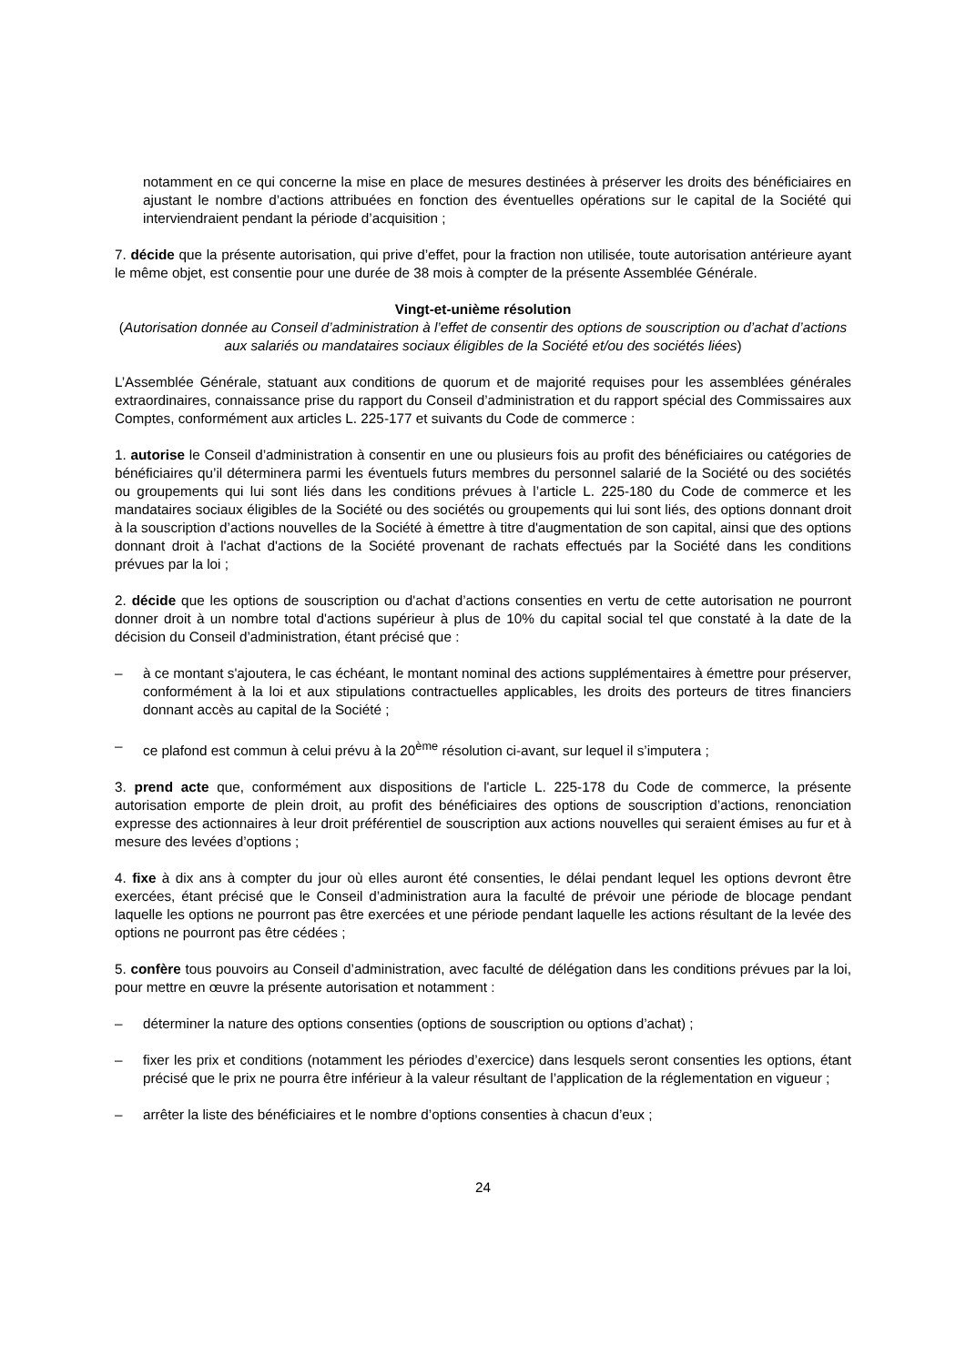notamment en ce qui concerne la mise en place de mesures destinées à préserver les droits des bénéficiaires en ajustant le nombre d’actions attribuées en fonction des éventuelles opérations sur le capital de la Société qui interviendraient pendant la période d’acquisition ;
7. décide que la présente autorisation, qui prive d’effet, pour la fraction non utilisée, toute autorisation antérieure ayant le même objet, est consentie pour une durée de 38 mois à compter de la présente Assemblée Générale.
Vingt-et-unième résolution
(Autorisation donnée au Conseil d’administration à l’effet de consentir des options de souscription ou d’achat d’actions aux salariés ou mandataires sociaux éligibles de la Société et/ou des sociétés liées)
L’Assemblée Générale, statuant aux conditions de quorum et de majorité requises pour les assemblées générales extraordinaires, connaissance prise du rapport du Conseil d’administration et du rapport spécial des Commissaires aux Comptes, conformément aux articles L. 225-177 et suivants du Code de commerce :
1. autorise le Conseil d’administration à consentir en une ou plusieurs fois au profit des bénéficiaires ou catégories de bénéficiaires qu’il déterminera parmi les éventuels futurs membres du personnel salarié de la Société ou des sociétés ou groupements qui lui sont liés dans les conditions prévues à l’article L. 225-180 du Code de commerce et les mandataires sociaux éligibles de la Société ou des sociétés ou groupements qui lui sont liés, des options donnant droit à la souscription d’actions nouvelles de la Société à émettre à titre d'augmentation de son capital, ainsi que des options donnant droit à l'achat d'actions de la Société provenant de rachats effectués par la Société dans les conditions prévues par la loi ;
2. décide que les options de souscription ou d'achat d’actions consenties en vertu de cette autorisation ne pourront donner droit à un nombre total d'actions supérieur à plus de 10% du capital social tel que constaté à la date de la décision du Conseil d’administration, étant précisé que :
– à ce montant s'ajoutera, le cas échéant, le montant nominal des actions supplémentaires à émettre pour préserver, conformément à la loi et aux stipulations contractuelles applicables, les droits des porteurs de titres financiers donnant accès au capital de la Société ;
– ce plafond est commun à celui prévu à la 20<sup>ème</sup> résolution ci-avant, sur lequel il s’imputera ;
3. prend acte que, conformément aux dispositions de l'article L. 225-178 du Code de commerce, la présente autorisation emporte de plein droit, au profit des bénéficiaires des options de souscription d’actions, renonciation expresse des actionnaires à leur droit préférentiel de souscription aux actions nouvelles qui seraient émises au fur et à mesure des levées d’options ;
4. fixe à dix ans à compter du jour où elles auront été consenties, le délai pendant lequel les options devront être exercées, étant précisé que le Conseil d’administration aura la faculté de prévoir une période de blocage pendant laquelle les options ne pourront pas être exercées et une période pendant laquelle les actions résultant de la levée des options ne pourront pas être cédées ;
5. confère tous pouvoirs au Conseil d’administration, avec faculté de délégation dans les conditions prévues par la loi, pour mettre en œuvre la présente autorisation et notamment :
– déterminer la nature des options consenties (options de souscription ou options d’achat) ;
– fixer les prix et conditions (notamment les périodes d’exercice) dans lesquels seront consenties les options, étant précisé que le prix ne pourra être inférieur à la valeur résultant de l’application de la réglementation en vigueur ;
– arrêter la liste des bénéficiaires et le nombre d’options consenties à chacun d’eux ;
24